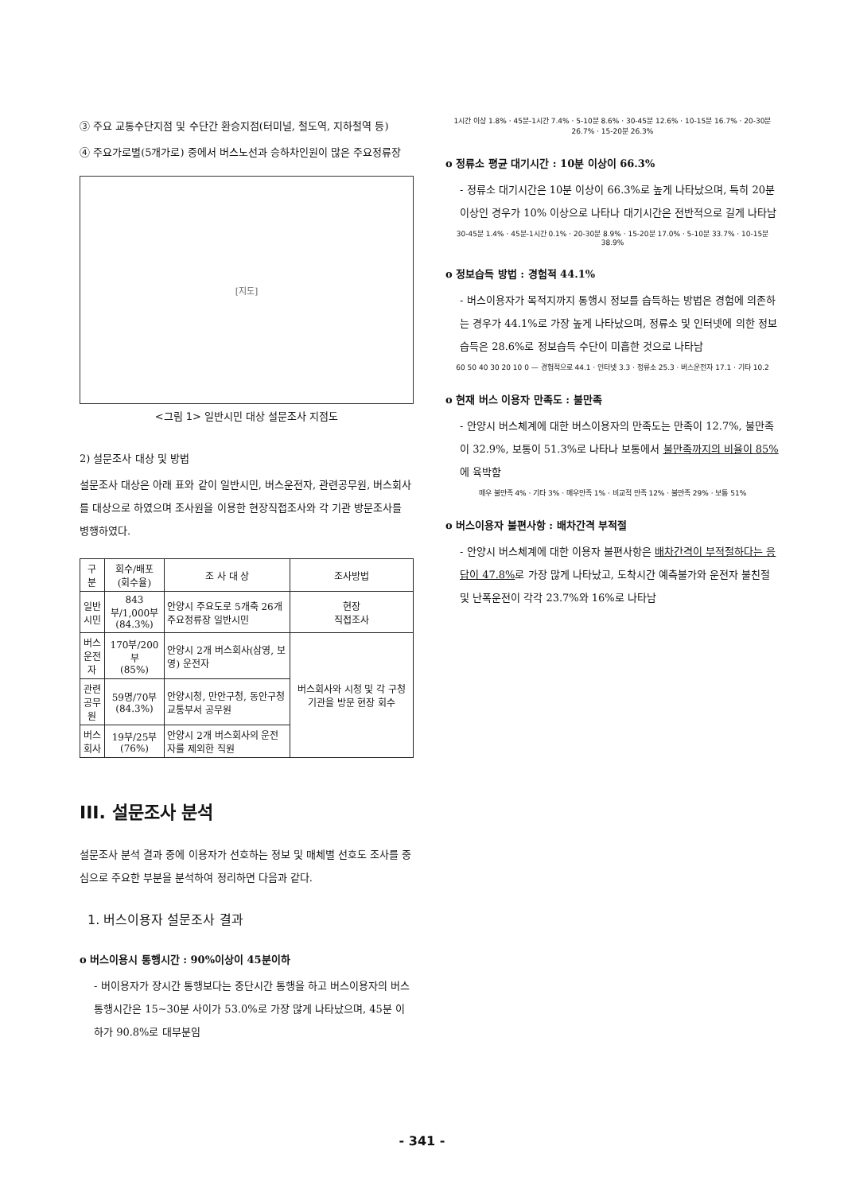③ 주요 교통수단지점 및 수단간 환승지점(터미널, 철도역, 지하철역 등)
④ 주요가로별(5개가로) 중에서 버스노선과 승하차인원이 많은 주요정류장
[지도]
<그림 1> 일반시민 대상 설문조사 지점도
2) 설문조사 대상 및 방법
설문조사 대상은 아래 표와 같이 일반시민, 버스운전자, 관련공무원, 버스회사를 대상으로 하였으며 조사원을 이용한 현장직접조사와 각 기관 방문조사를 병행하였다.
| 구 분 | 회수/배포 (회수율) | 조 사 대 상 | 조사방법 |
| --- | --- | --- | --- |
| 일반 시민 | 843부/1,000부 (84.3%) | 안양시 주요도로 5개축 26개 주요정류장 일반시민 | 현장 직접조사 |
| 버스 운전자 | 170부/200부 (85%) | 안양시 2개 버스회사(삼영, 보영) 운전자 | 버스회사와 시청 및 각 구청 기관을 방문 현장 회수 |
| 관련 공무원 | 59명/70부 (84.3%) | 안양시청, 만안구청, 동안구청 교통부서 공무원 | |
| 버스 회사 | 19부/25부 (76%) | 안양시 2개 버스회사의 운전자를 제외한 직원 | |
III. 설문조사 분석
설문조사 분석 결과 중에 이용자가 선호하는 정보 및 매체별 선호도 조사를 중심으로 주요한 부분을 분석하여 정리하면 다음과 같다.
1. 버스이용자 설문조사 결과
o 버스이용시 통행시간 : 90%이상이 45분이하
- 버이용자가 장시간 통행보다는 중단시간 통행을 하고 버스이용자의 버스통행시간은 15~30분 사이가 53.0%로 가장 많게 나타났으며, 45분 이하가 90.8%로 대부분임
1시간 이상 1.8% · 45분-1시간 7.4% · 5-10분 8.6% · 30-45분 12.6% · 10-15분 16.7% · 20-30분 26.7% · 15-20분 26.3%
o 정류소 평균 대기시간 : 10분 이상이 66.3%
- 정류소 대기시간은 10분 이상이 66.3%로 높게 나타났으며, 특히 20분 이상인 경우가 10% 이상으로 나타나 대기시간은 전반적으로 길게 나타남
30-45분 1.4% · 45분-1시간 0.1% · 20-30분 8.9% · 15-20분 17.0% · 5-10분 33.7% · 10-15분 38.9%
o 정보습득 방법 : 경험적 44.1%
- 버스이용자가 목적지까지 통행시 정보를 습득하는 방법은 경험에 의존하는 경우가 44.1%로 가장 높게 나타났으며, 정류소 및 인터넷에 의한 정보습득은 28.6%로 정보습득 수단이 미흡한 것으로 나타남
60 50 40 30 20 10 0 — 경험적으로 44.1 · 인터넷 3.3 · 정류소 25.3 · 버스운전자 17.1 · 기타 10.2
o 현재 버스 이용자 만족도 : 불만족
- 안양시 버스체계에 대한 버스이용자의 만족도는 만족이 12.7%, 불만족이 32.9%, 보통이 51.3%로 나타나 보통에서 불만족까지의 비율이 85% 에 육박함
매우 불만족 4% · 기타 3% · 매우만족 1% · 비교적 만족 12% · 불만족 29% · 보통 51%
o 버스이용자 불편사항 : 배차간격 부적절
- 안양시 버스체계에 대한 이용자 불편사항은 배차간격이 부적절하다는 응답이 47.8% 로 가장 많게 나타났고, 도착시간 예측불가와 운전자 불친절 및 난폭운전이 각각 23.7%와 16%로 나타남
- 341 -